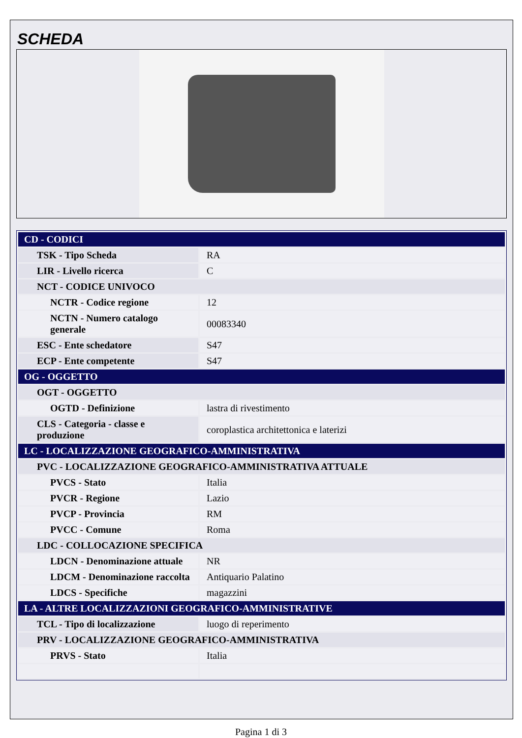SCHEDA
| CD - CODICI | |
| TSK - Tipo Scheda | RA |
| LIR - Livello ricerca | C |
| NCT - CODICE UNIVOCO | |
| NCTR - Codice regione | 12 |
| NCTN - Numero catalogo generale | 00083340 |
| ESC - Ente schedatore | S47 |
| ECP - Ente competente | S47 |
| OG - OGGETTO | |
| OGT - OGGETTO | |
| OGTD - Definizione | lastra di rivestimento |
| CLS - Categoria - classe e produzione | coroplastica architettonica e laterizi |
| LC - LOCALIZZAZIONE GEOGRAFICO-AMMINISTRATIVA | |
| PVC - LOCALIZZAZIONE GEOGRAFICO-AMMINISTRATIVA ATTUALE | |
| PVCS - Stato | Italia |
| PVCR - Regione | Lazio |
| PVCP - Provincia | RM |
| PVCC - Comune | Roma |
| LDC - COLLOCAZIONE SPECIFICA | |
| LDCN - Denominazione attuale | NR |
| LDCM - Denominazione raccolta | Antiquario Palatino |
| LDCS - Specifiche | magazzini |
| LA - ALTRE LOCALIZZAZIONI GEOGRAFICO-AMMINISTRATIVE | |
| TCL - Tipo di localizzazione | luogo di reperimento |
| PRV - LOCALIZZAZIONE GEOGRAFICO-AMMINISTRATIVA | |
| PRVS - Stato | Italia |
Pagina 1 di 3